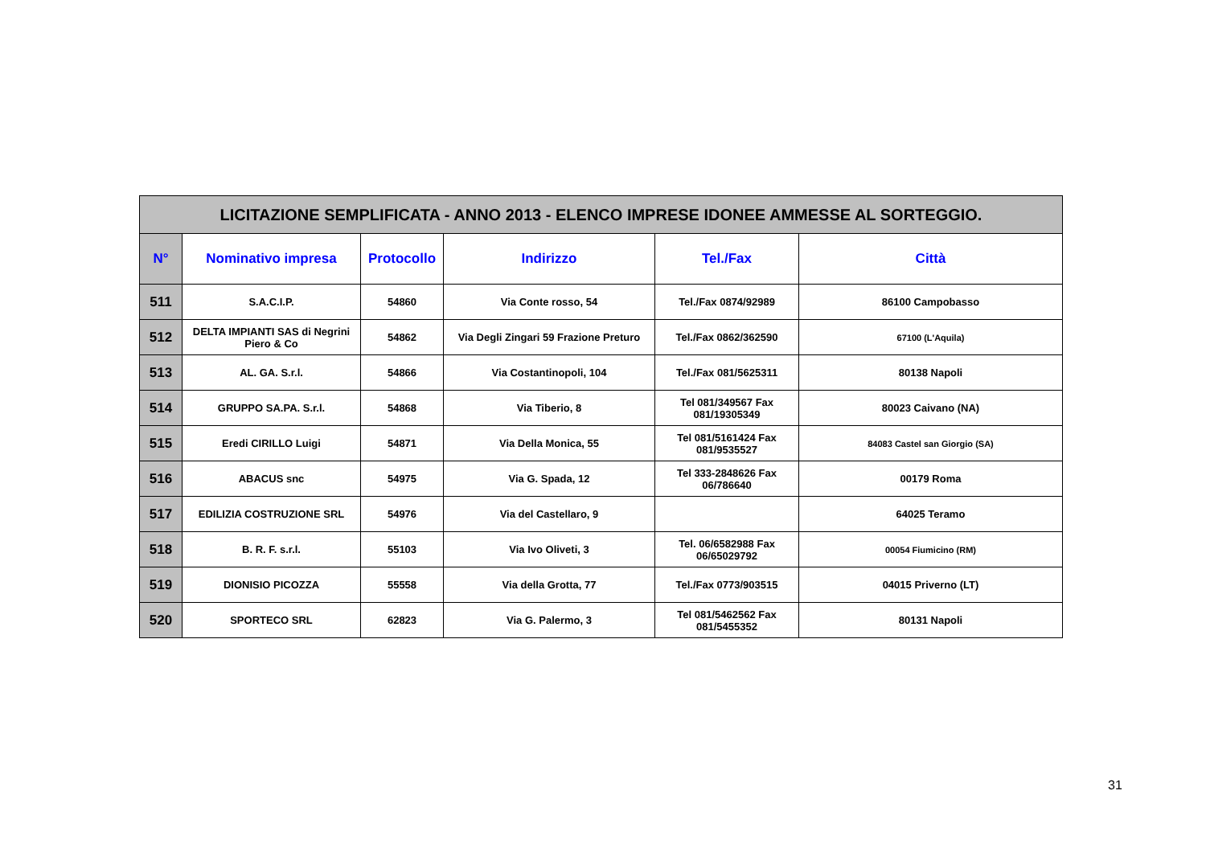| LICITAZIONE SEMPLIFICATA - ANNO 2013 - ELENCO IMPRESE IDONEE AMMESSE AL SORTEGGIO. | | | | | |
| N° | Nominativo impresa | Protocollo | Indirizzo | Tel./Fax | Città |
| 511 | S.A.C.I.P. | 54860 | Via Conte rosso, 54 | Tel./Fax 0874/92989 | 86100 Campobasso |
| 512 | DELTA IMPIANTI SAS di Negrini Piero & Co | 54862 | Via Degli Zingari 59 Frazione Preturo | Tel./Fax 0862/362590 | 67100 (L'Aquila) |
| 513 | AL. GA. S.r.l. | 54866 | Via Costantinopoli, 104 | Tel./Fax 081/5625311 | 80138 Napoli |
| 514 | GRUPPO SA.PA. S.r.l. | 54868 | Via Tiberio, 8 | Tel 081/349567 Fax 081/19305349 | 80023 Caivano (NA) |
| 515 | Eredi CIRILLO Luigi | 54871 | Via Della Monica, 55 | Tel 081/5161424 Fax 081/9535527 | 84083 Castel san Giorgio (SA) |
| 516 | ABACUS snc | 54975 | Via G. Spada, 12 | Tel 333-2848626 Fax 06/786640 | 00179 Roma |
| 517 | EDILIZIA COSTRUZIONE SRL | 54976 | Via del Castellaro, 9 | | 64025 Teramo |
| 518 | B. R. F. s.r.l. | 55103 | Via Ivo Oliveti, 3 | Tel. 06/6582988 Fax 06/65029792 | 00054 Fiumicino (RM) |
| 519 | DIONISIO PICOZZA | 55558 | Via della Grotta, 77 | Tel./Fax 0773/903515 | 04015 Priverno (LT) |
| 520 | SPORTECO SRL | 62823 | Via G. Palermo, 3 | Tel 081/5462562 Fax 081/5455352 | 80131 Napoli |
31